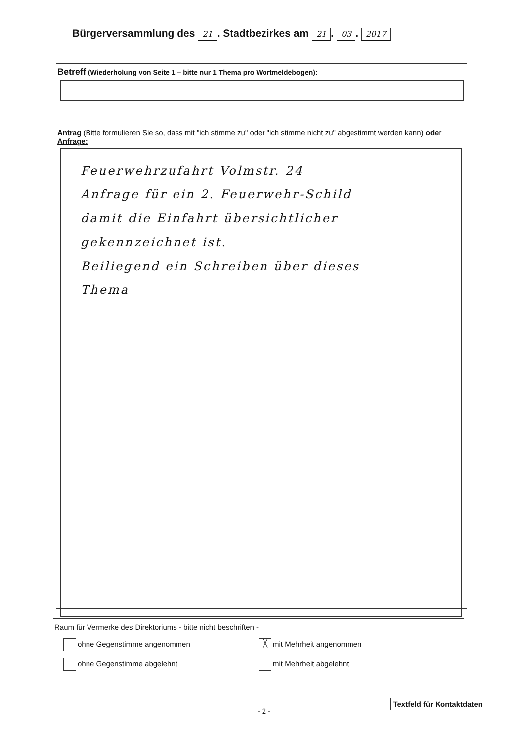Bürgerversammlung des 21. Stadtbezirkes am 21. 03. 2017
Betreff (Wiederholung von Seite 1 – bitte nur 1 Thema pro Wortmeldebogen):
Antrag (Bitte formulieren Sie so, dass mit "ich stimme zu" oder "ich stimme nicht zu" abgestimmt werden kann) oder Anfrage:
Feuerwehrzufahrt Volmstr. 24
Anfrage für ein 2. Feuerwehr-Schild
damit die Einfahrt übersichtlicher
gekennzeichnet ist.
Beiliegend ein Schreiben über dieses
Thema
Raum für Vermerke des Direktoriums - bitte nicht beschriften -
ohne Gegenstimme angenommen
╳ mit Mehrheit angenommen
ohne Gegenstimme abgelehnt mit Mehrheit abgelehnt
Textfeld für Kontaktdaten
- 2 -